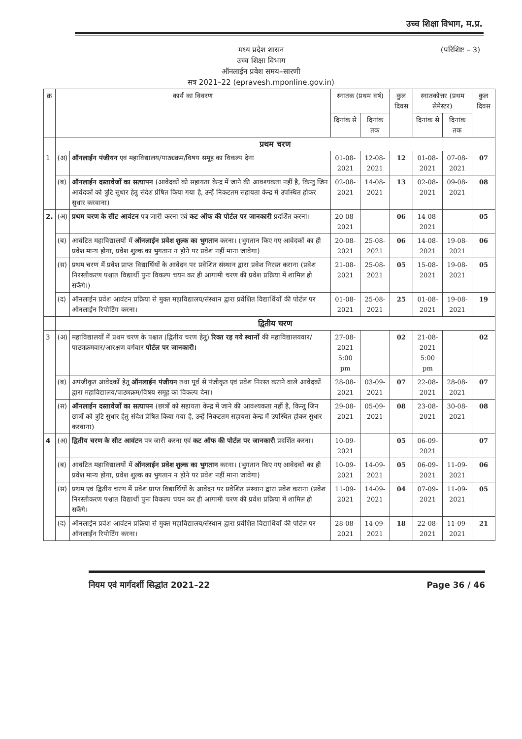उच्च शिक्षा विभाग, म.प्र.
(परिशिष्ट – 3) मध्य प्रदेश शासन
उच्च शिक्षा विभाग
ऑनलाईन प्रवेश समय–सारणी
सत्र 2021–22 (epravesh.mponline.gov.in)
| क्र | कार्य का विवरण | | स्नातक (प्रथम वर्ष) | | कुल दिवस | स्नातकोत्तर (प्रथम सेमेस्टर) | | कुल दिवस |
| --- | --- | --- | --- | --- | --- | --- | --- | --- |
| | | | दिनांक से | दिनांक तक | | दिनांक से | दिनांक तक | |
| | प्रथम चरण | | | | | | | |
| 1 | (अ) | ऑनलाईन पंजीयन एवं महाविद्यालय/पाठ्यक्रम/विषय समूह का विकल्प देना | 01-08-2021 | 12-08-2021 | 12 | 01-08-2021 | 07-08-2021 | 07 |
| | (ब) | ऑनलाईन दस्तावेजों का सत्यापन (आवेदकों को सहायता केन्द्र में जाने की आवश्यकता नहीं है, किन्तु जिन आवेदकों को त्रुटि सुधार हेतु संदेश प्रेषित किया गया है, उन्हें निकटतम सहायता केन्द्र में उपस्थित होकर सुधार करवाना) | 02-08-2021 | 14-08-2021 | 13 | 02-08-2021 | 09-08-2021 | 08 |
| 2. | (अ) | प्रथम चरण के सीट आवंटन पत्र जारी करना एवं कट ऑफ की पोर्टल पर जानकारी प्रदर्शित करना। | 20-08-2021 | - | 06 | 14-08-2021 | - | 05 |
| | (ब) | आवंटित महाविद्यालयों में ऑनलाईन प्रवेश शुल्क का भुगतान करना। (भुगतान किए गए आवेदकों का ही प्रवेश मान्य होगा, प्रवेश शुल्क का भुगतान न होने पर प्रवेश नहीं माना जावेगा) | 20-08-2021 | 25-08-2021 | 06 | 14-08-2021 | 19-08-2021 | 06 |
| | (स) | प्रथम चरण में प्रवेश प्राप्त विद्यार्थियों के आवेदन पर प्रवेशित संस्थान द्वारा प्रवेश निरस्त कराना (प्रवेश निरस्तीकरण पश्चात विद्यार्थी पुनः विकल्प चयन कर ही आगामी चरण की प्रवेश प्रक्रिया में शामिल हो सकेंगे।) | 21-08-2021 | 25-08-2021 | 05 | 15-08-2021 | 19-08-2021 | 05 |
| | (द) | ऑनलाईन प्रवेश आवंटन प्रक्रिया से मुक्त महाविद्यालय/संस्थान द्वारा प्रवेशित विद्यार्थियों की पोर्टल पर ऑनलाईन रिपोर्टिंग करना। | 01-08-2021 | 25-08-2021 | 25 | 01-08-2021 | 19-08-2021 | 19 |
| | द्वितीय चरण | | | | | | | |
| 3 | (अ) | महाविद्यालयों में प्रथम चरण के पश्चात (द्वितीय चरण हेतु) रिक्त रह गये स्थानों की महाविद्यालयवार/पाठ्यक्रमवार/आरक्षण वर्गवार पोर्टल पर जानकारी। | 27-08-2021 5:00 pm | | 02 | 21-08-2021 5:00 pm | | 02 |
| | (ब) | अपंजीकृत आवेदकों हेतु ऑनलाईन पंजीयन तथा पूर्व से पंजीकृत एवं प्रवेश निरस्त कराने वाले आवेदकों द्वारा महाविद्यालय/पाठ्यक्रम/विषय समूह का विकल्प देना। | 28-08-2021 | 03-09-2021 | 07 | 22-08-2021 | 28-08-2021 | 07 |
| | (स) | ऑनलाईन दस्तावेजों का सत्यापन (छात्रों को सहायता केन्द्र में जाने की आवश्यकता नहीं है, किन्तु जिन छात्रों को त्रुटि सुधार हेतु संदेश प्रेषित किया गया है, उन्हें निकटतम सहायता केन्द्र में उपस्थित होकर सुधार करवाना) | 29-08-2021 | 05-09-2021 | 08 | 23-08-2021 | 30-08-2021 | 08 |
| 4 | (अ) | द्वितीय चरण के सीट आवंटन पत्र जारी करना एवं कट ऑफ की पोर्टल पर जानकारी प्रदर्शित करना। | 10-09-2021 | | 05 | 06-09-2021 | | 07 |
| | (ब) | आवंटित महाविद्यालयों में ऑनलाईन प्रवेश शुल्क का भुगतान करना। (भुगतान किए गए आवेदकों का ही प्रवेश मान्य होगा, प्रवेश शुल्क का भुगतान न होने पर प्रवेश नहीं माना जावेगा) | 10-09-2021 | 14-09-2021 | 05 | 06-09-2021 | 11-09-2021 | 06 |
| | (स) | प्रथम एवं द्वितीय चरण में प्रवेश प्राप्त विद्यार्थियों के आवेदन पर प्रवेशित संस्थान द्वारा प्रवेश कराना (प्रवेश निरस्तीकरण पश्चात विद्यार्थी पुनः विकल्प चयन कर ही आगामी चरण की प्रवेश प्रक्रिया में शामिल हो सकेंगे। | 11-09-2021 | 14-09-2021 | 04 | 07-09-2021 | 11-09-2021 | 05 |
| | (द) | ऑनलाईन प्रवेश आवंटन प्रक्रिया से मुक्त महाविद्यालय/संस्थान द्वारा प्रवेशित विद्यार्थियों की पोर्टल पर ऑनलाईन रिपोर्टिंग करना। | 28-08-2021 | 14-09-2021 | 18 | 22-08-2021 | 11-09-2021 | 21 |
नियम एवं मार्गदर्शी सिद्धांत 2021–22 Page 36 / 46